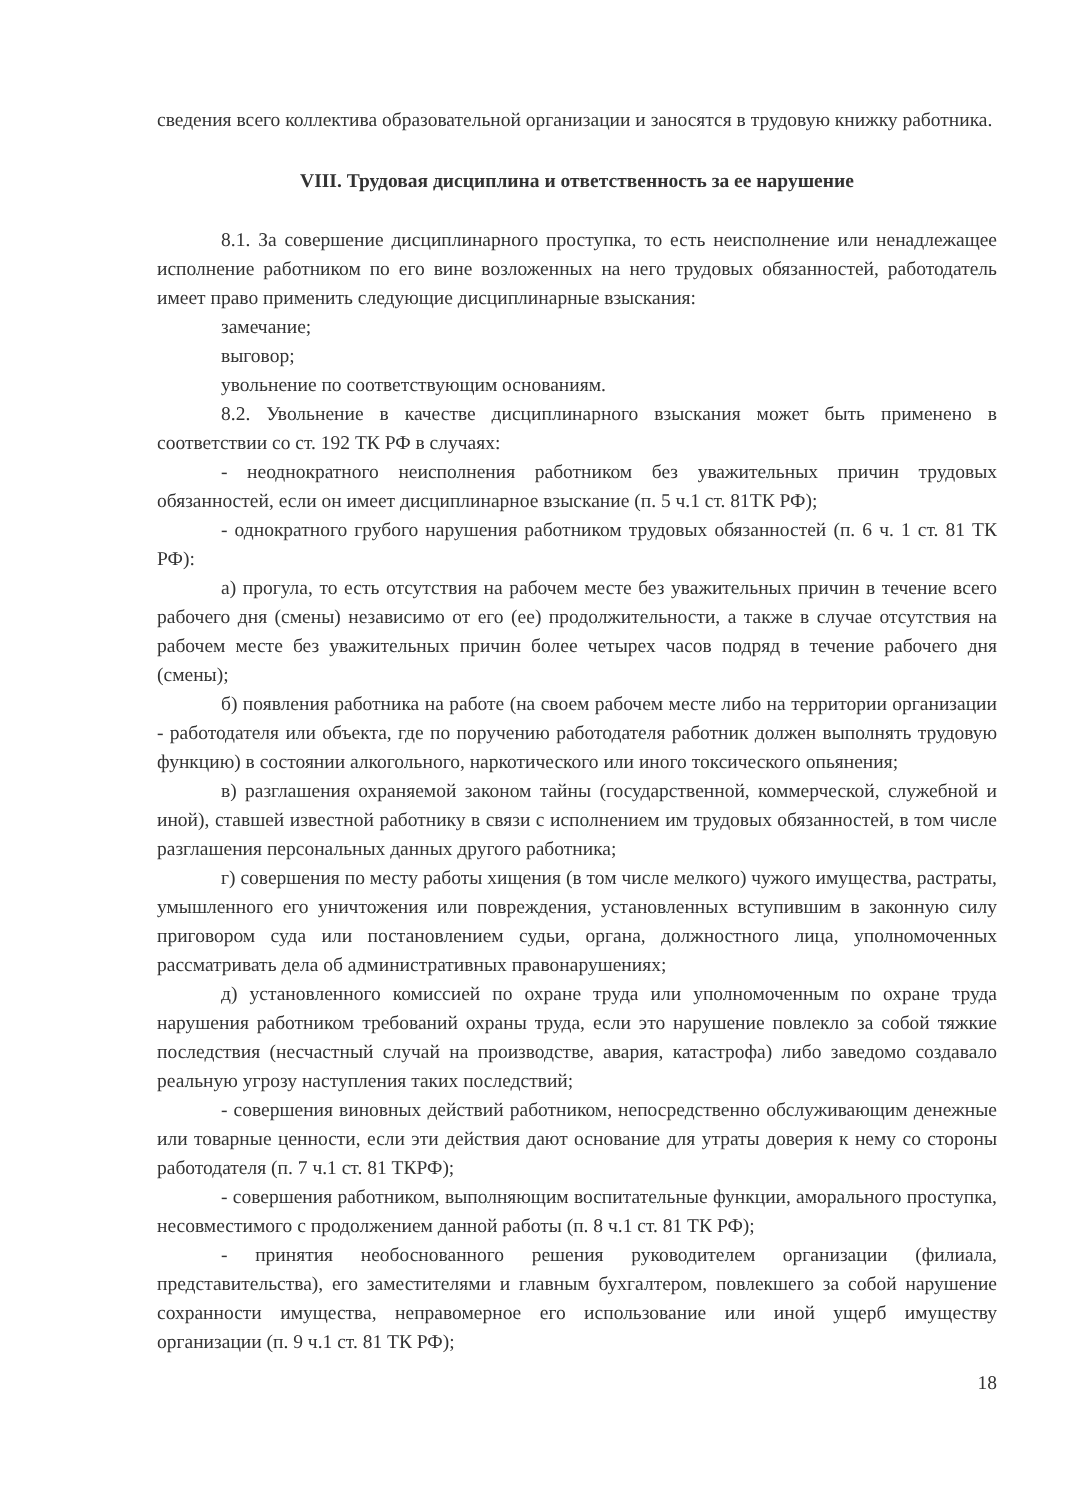сведения всего коллектива образовательной организации и заносятся в трудовую книжку работника.
VIII. Трудовая дисциплина и ответственность за ее нарушение
8.1. За совершение дисциплинарного проступка, то есть неисполнение или ненадлежащее исполнение работником по его вине возложенных на него трудовых обязанностей, работодатель имеет право применить следующие дисциплинарные взыскания:
замечание;
выговор;
увольнение по соответствующим основаниям.
8.2. Увольнение в качестве дисциплинарного взыскания может быть применено в соответствии со ст. 192 ТК РФ в случаях:
- неоднократного неисполнения работником без уважительных причин трудовых обязанностей, если он имеет дисциплинарное взыскание (п. 5 ч.1 ст. 81ТК РФ);
- однократного грубого нарушения работником трудовых обязанностей (п. 6 ч. 1 ст. 81 ТК РФ):
а) прогула, то есть отсутствия на рабочем месте без уважительных причин в течение всего рабочего дня (смены) независимо от его (ее) продолжительности, а также в случае отсутствия на рабочем месте без уважительных причин более четырех часов подряд в течение рабочего дня (смены);
б) появления работника на работе (на своем рабочем месте либо на территории организации - работодателя или объекта, где по поручению работодателя работник должен выполнять трудовую функцию) в состоянии алкогольного, наркотического или иного токсического опьянения;
в) разглашения охраняемой законом тайны (государственной, коммерческой, служебной и иной), ставшей известной работнику в связи с исполнением им трудовых обязанностей, в том числе разглашения персональных данных другого работника;
г) совершения по месту работы хищения (в том числе мелкого) чужого имущества, растраты, умышленного его уничтожения или повреждения, установленных вступившим в законную силу приговором суда или постановлением судьи, органа, должностного лица, уполномоченных рассматривать дела об административных правонарушениях;
д) установленного комиссией по охране труда или уполномоченным по охране труда нарушения работником требований охраны труда, если это нарушение повлекло за собой тяжкие последствия (несчастный случай на производстве, авария, катастрофа) либо заведомо создавало реальную угрозу наступления таких последствий;
- совершения виновных действий работником, непосредственно обслуживающим денежные или товарные ценности, если эти действия дают основание для утраты доверия к нему со стороны работодателя (п. 7 ч.1 ст. 81 ТКРФ);
- совершения работником, выполняющим воспитательные функции, аморального проступка, несовместимого с продолжением данной работы (п. 8 ч.1 ст. 81 ТК РФ);
- принятия необоснованного решения руководителем организации (филиала, представительства), его заместителями и главным бухгалтером, повлекшего за собой нарушение сохранности имущества, неправомерное его использование или иной ущерб имуществу организации (п. 9 ч.1 ст. 81 ТК РФ);
18